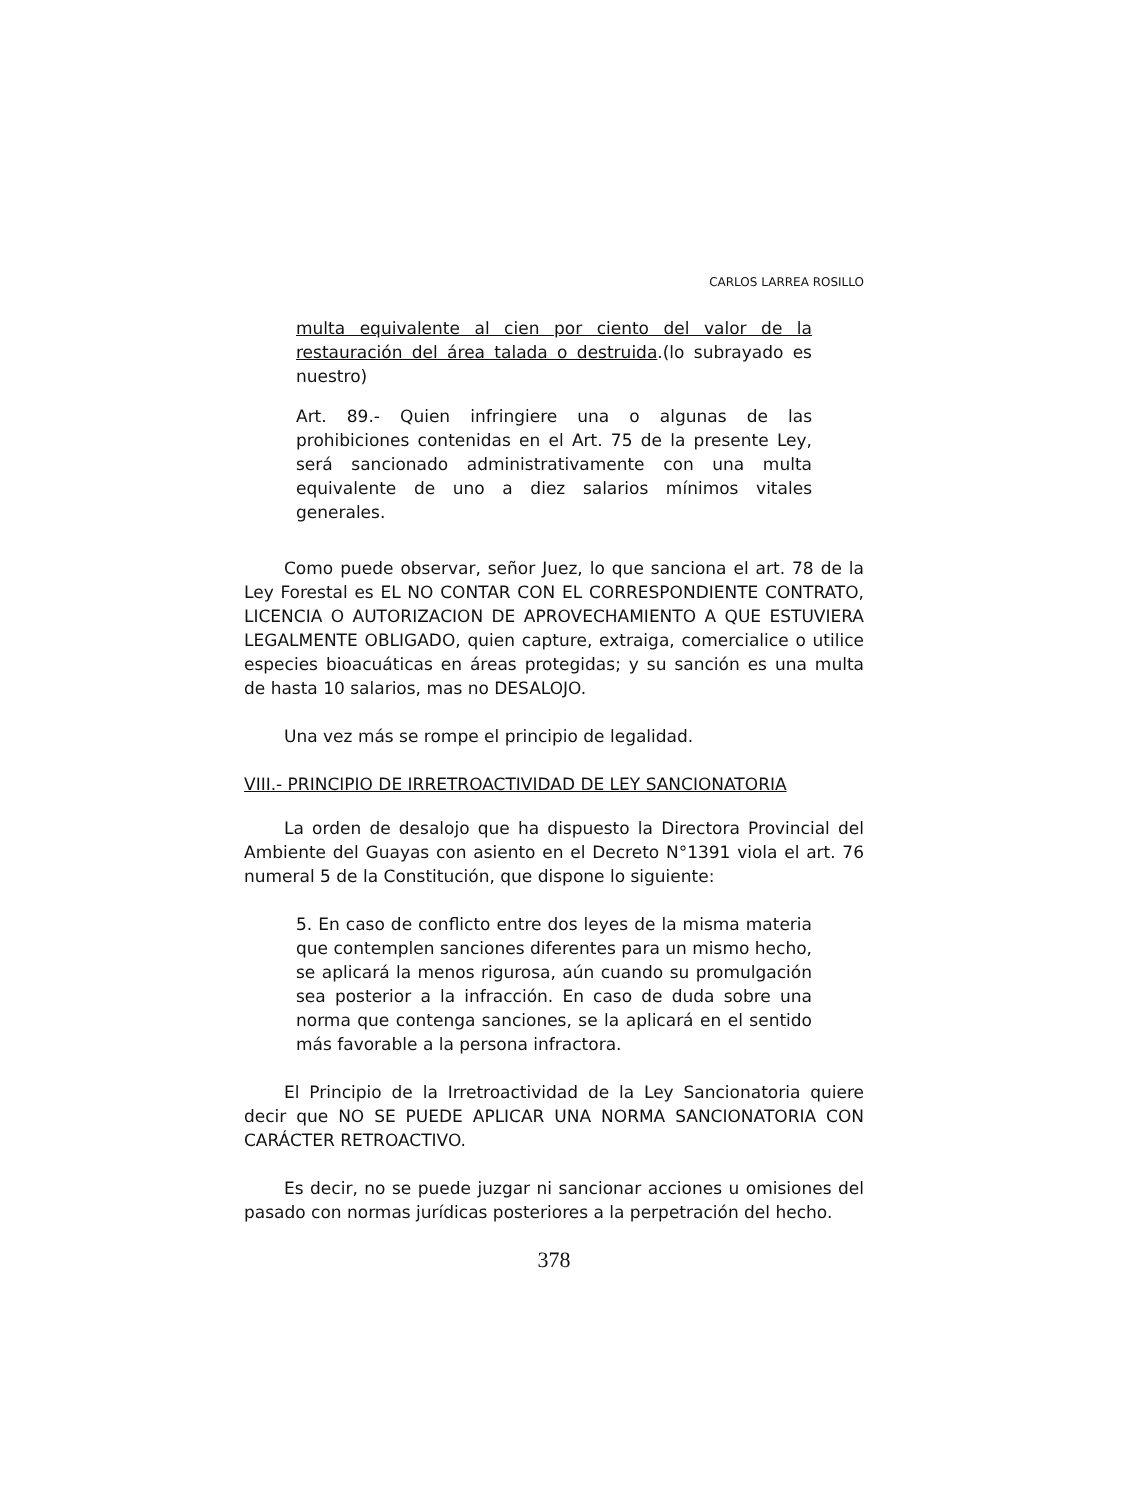CARLOS LARREA ROSILLO
multa equivalente al cien por ciento del valor de la restauración del área talada o destruida.(lo subrayado es nuestro)
Art. 89.- Quien infringiere una o algunas de las prohibiciones contenidas en el Art. 75 de la presente Ley, será sancionado administrativamente con una multa equivalente de uno a diez salarios mínimos vitales generales.
Como puede observar, señor Juez, lo que sanciona el art. 78 de la Ley Forestal es EL NO CONTAR CON EL CORRESPONDIENTE CONTRATO, LICENCIA O AUTORIZACION DE APROVECHAMIENTO A QUE ESTUVIERA LEGALMENTE OBLIGADO, quien capture, extraiga, comercialice o utilice especies bioacuáticas en áreas protegidas; y su sanción es una multa de hasta 10 salarios, mas no DESALOJO.
Una vez más se rompe el principio de legalidad.
VIII.- PRINCIPIO DE IRRETROACTIVIDAD DE LEY SANCIONATORIA
La orden de desalojo que ha dispuesto la Directora Provincial del Ambiente del Guayas con asiento en el Decreto N°1391 viola el art. 76 numeral 5 de la Constitución, que dispone lo siguiente:
5. En caso de conflicto entre dos leyes de la misma materia que contemplen sanciones diferentes para un mismo hecho, se aplicará la menos rigurosa, aún cuando su promulgación sea posterior a la infracción. En caso de duda sobre una norma que contenga sanciones, se la aplicará en el sentido más favorable a la persona infractora.
El Principio de la Irretroactividad de la Ley Sancionatoria quiere decir que NO SE PUEDE APLICAR UNA NORMA SANCIONATORIA CON CARÁCTER RETROACTIVO.
Es decir, no se puede juzgar ni sancionar acciones u omisiones del pasado con normas jurídicas posteriores a la perpetración del hecho.
378